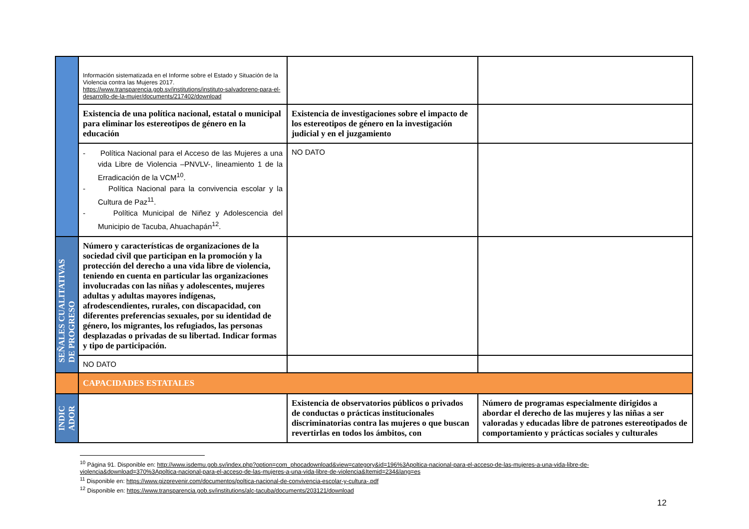| | Información sistematizada en el Informe sobre el Estado y Situación de la Violencia contra las Mujeres 2017. https://www.transparencia.gob.sv/institutions/instituto-salvadoreno-para-el-desarrollo-de-la-mujer/documents/217402/download | | |
| | Existencia de una política nacional, estatal o municipal para eliminar los estereotipos de género en la educación | Existencia de investigaciones sobre el impacto de los estereotipos de género en la investigación judicial y en el juzgamiento | |
| | - Política Nacional para el Acceso de las Mujeres a una vida Libre de Violencia –PNVLV-, lineamiento 1 de la Erradicación de la VCM<sup>10</sup>. - Política Nacional para la convivencia escolar y la Cultura de Paz<sup>11</sup>. - Política Municipal de Niñez y Adolescencia del Municipio de Tacuba, Ahuachapán<sup>12</sup>. | NO DATO | |
| SEÑALES CUALITATIVAS DE PROGRESO | Número y características de organizaciones de la sociedad civil que participan en la promoción y la protección del derecho a una vida libre de violencia, teniendo en cuenta en particular las organizaciones involucradas con las niñas y adolescentes, mujeres adultas y adultas mayores indígenas, afrodescendientes, rurales, con discapacidad, con diferentes preferencias sexuales, por su identidad de género, los migrantes, los refugiados, las personas desplazadas o privadas de su libertad. Indicar formas y tipo de participación. | | |
| | NO DATO | | |
| | CAPACIDADES ESTATALES | | |
| INDIC ADOR | | Existencia de observatorios públicos o privados de conductas o prácticas institucionales discriminatorias contra las mujeres o que buscan revertirlas en todos los ámbitos, con | Número de programas especialmente dirigidos a abordar el derecho de las mujeres y las niñas a ser valoradas y educadas libre de patrones estereotipados de comportamiento y prácticas sociales y culturales |
<sup>10</sup> Página 91. Disponible en: http://www.isdemu.gob.sv/index.php?option=com_phocadownload&view=category&id=196%3Apoltica-nacional-para-el-acceso-de-las-mujeres-a-una-vida-libre-de-violencia&download=370%3Apoltica-nacional-para-el-acceso-de-las-mujeres-a-una-vida-libre-de-violencia&Itemid=234&lang=es
<sup>11</sup> Disponible en: https://www.gizprevenir.com/documentos/poltica-nacional-de-convivencia-escolar-y-cultura-.pdf
<sup>12</sup> Disponible en: https://www.transparencia.gob.sv/institutions/alc-tacuba/documents/203121/download
12